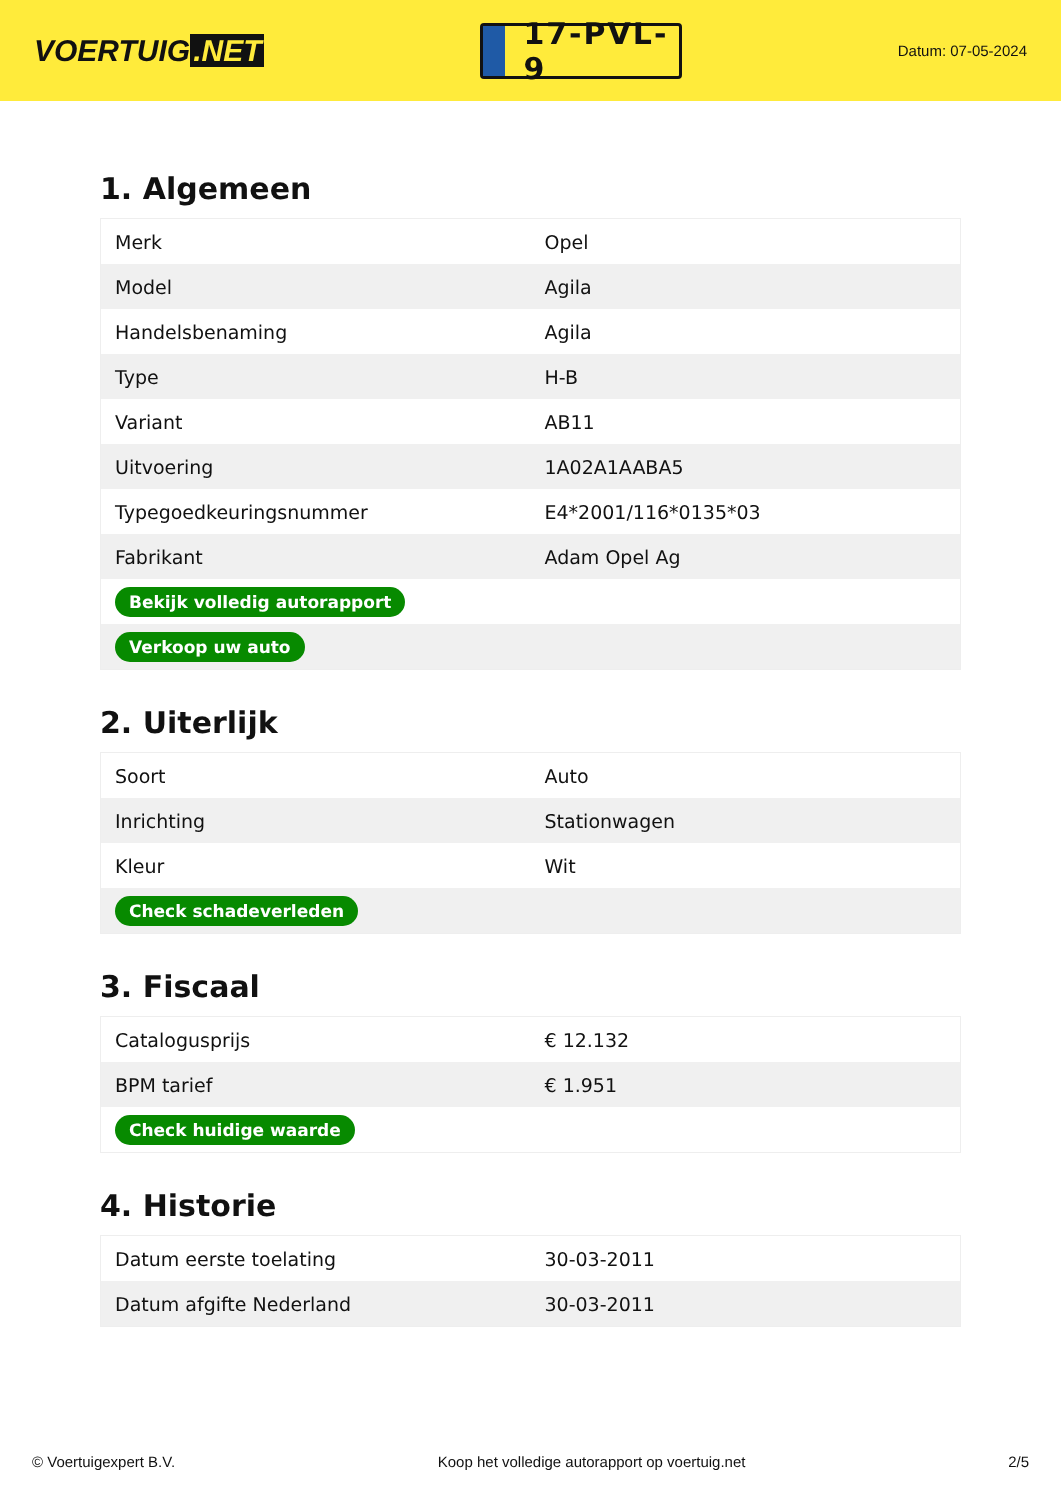VOERTUIG.NET
17-PVL-9
Datum: 07-05-2024
1. Algemeen
| Merk | Opel |
| Model | Agila |
| Handelsbenaming | Agila |
| Type | H-B |
| Variant | AB11 |
| Uitvoering | 1A02A1AABA5 |
| Typegoedkeuringsnummer | E4*2001/116*0135*03 |
| Fabrikant | Adam Opel Ag |
| Bekijk volledig autorapport | |
| Verkoop uw auto | |
2. Uiterlijk
| Soort | Auto |
| Inrichting | Stationwagen |
| Kleur | Wit |
| Check schadeverleden | |
3. Fiscaal
| Catalogusprijs | € 12.132 |
| BPM tarief | € 1.951 |
| Check huidige waarde | |
4. Historie
| Datum eerste toelating | 30-03-2011 |
| Datum afgifte Nederland | 30-03-2011 |
© Voertuigexpert B.V. Koop het volledige autorapport op voertuig.net 2/5